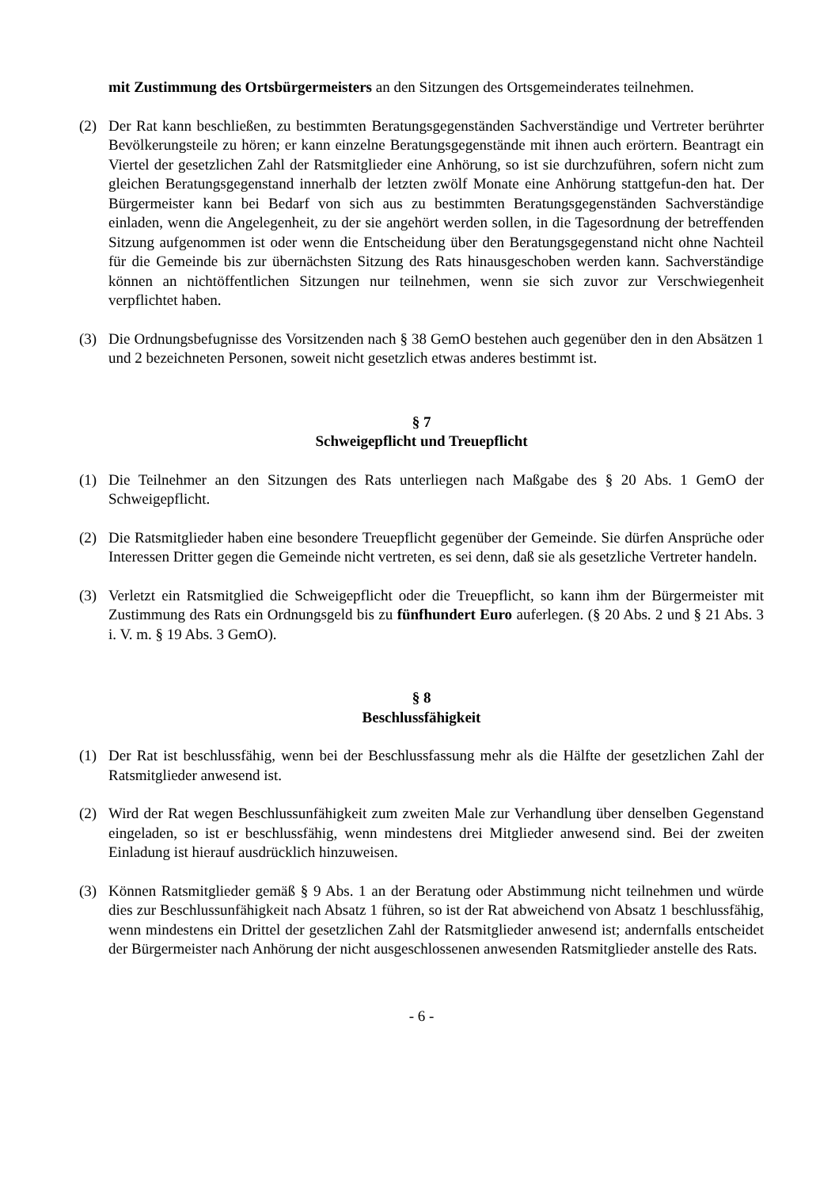mit Zustimmung des Ortsbürgermeisters an den Sitzungen des Ortsgemeinderates teilnehmen.
(2) Der Rat kann beschließen, zu bestimmten Beratungsgegenständen Sachverständige und Vertreter berührter Bevölkerungsteile zu hören; er kann einzelne Beratungsgegenstände mit ihnen auch erörtern. Beantragt ein Viertel der gesetzlichen Zahl der Ratsmitglieder eine Anhörung, so ist sie durchzuführen, sofern nicht zum gleichen Beratungsgegenstand innerhalb der letzten zwölf Monate eine Anhörung stattgefun-den hat. Der Bürgermeister kann bei Bedarf von sich aus zu bestimmten Beratungsgegenständen Sachverständige einladen, wenn die Angelegenheit, zu der sie angehört werden sollen, in die Tagesordnung der betreffenden Sitzung aufgenommen ist oder wenn die Entscheidung über den Beratungsgegenstand nicht ohne Nachteil für die Gemeinde bis zur übernächsten Sitzung des Rats hinausgeschoben werden kann. Sachverständige können an nichtöffentlichen Sitzungen nur teilnehmen, wenn sie sich zuvor zur Verschwiegenheit verpflichtet haben.
(3) Die Ordnungsbefugnisse des Vorsitzenden nach § 38 GemO bestehen auch gegenüber den in den Absätzen 1 und 2 bezeichneten Personen, soweit nicht gesetzlich etwas anderes bestimmt ist.
§ 7
Schweigepflicht und Treuepflicht
(1) Die Teilnehmer an den Sitzungen des Rats unterliegen nach Maßgabe des § 20 Abs. 1 GemO der Schweigepflicht.
(2) Die Ratsmitglieder haben eine besondere Treuepflicht gegenüber der Gemeinde. Sie dürfen Ansprüche oder Interessen Dritter gegen die Gemeinde nicht vertreten, es sei denn, daß sie als gesetzliche Vertreter handeln.
(3) Verletzt ein Ratsmitglied die Schweigepflicht oder die Treuepflicht, so kann ihm der Bürgermeister mit Zustimmung des Rats ein Ordnungsgeld bis zu fünfhundert Euro auferlegen. (§ 20 Abs. 2 und § 21 Abs. 3 i. V. m. § 19 Abs. 3 GemO).
§ 8
Beschlussfähigkeit
(1) Der Rat ist beschlussfähig, wenn bei der Beschlussfassung mehr als die Hälfte der gesetzlichen Zahl der Ratsmitglieder anwesend ist.
(2) Wird der Rat wegen Beschlussunfähigkeit zum zweiten Male zur Verhandlung über denselben Gegenstand eingeladen, so ist er beschlussfähig, wenn mindestens drei Mitglieder anwesend sind. Bei der zweiten Einladung ist hierauf ausdrücklich hinzuweisen.
(3) Können Ratsmitglieder gemäß § 9 Abs. 1 an der Beratung oder Abstimmung nicht teilnehmen und würde dies zur Beschlussunfähigkeit nach Absatz 1 führen, so ist der Rat abweichend von Absatz 1 beschlussfähig, wenn mindestens ein Drittel der gesetzlichen Zahl der Ratsmitglieder anwesend ist; andernfalls entscheidet der Bürgermeister nach Anhörung der nicht ausgeschlossenen anwesenden Ratsmitglieder anstelle des Rats.
- 6 -